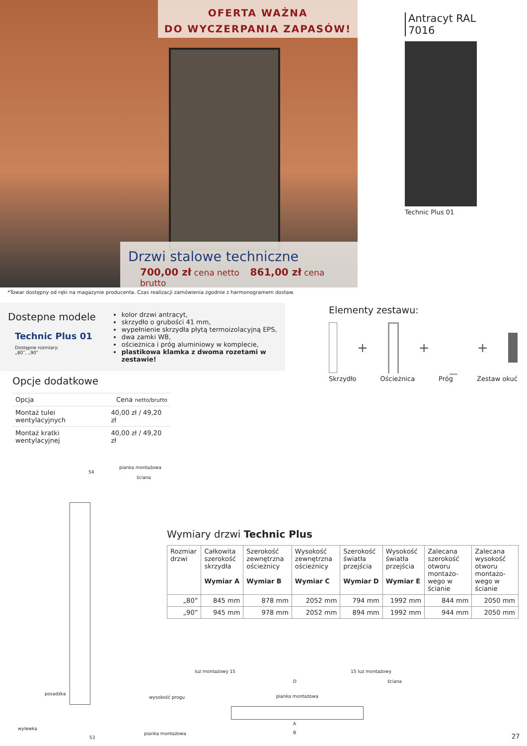OFERTA WAŻNA
DO WYCZERPANIA ZAPASÓW!
Drzwi stalowe techniczne
700,00 zł cena netto 861,00 zł cena brutto
*Towar dostępny od ręki na magazynie producenta. Czas realizacji zamówienia zgodnie z harmonogramem dostaw.
Antracyt RAL 7016
Technic Plus 01
Dostepne modele
Technic Plus 01
Dostępne rozmiary:
„80”, „90”
kolor drzwi antracyt,
skrzydło o grubości 41 mm,
wypełnienie skrzydła płytą termoizolacyjną EPS,
dwa zamki WB,
ościeżnica i próg aluminiowy w komplecie,
plastikowa klamka z dwoma rozetami w zestawie!
Elementy zestawu:
+ + +
Skrzydło Ościeżnica Próg Zestaw okuć
Opcje dodatkowe
| Opcja | Cena netto/brutto |
| --- | --- |
| Montaż tulei wentylacyjnych | 40,00 zł / 49,20 zł |
| Montaż kratki wentylacyjnej | 40,00 zł / 49,20 zł |
pianka montażowa
ściana
54
posadzka
wysokość progu
wylewka
pianka montażowa
53
Wymiary drzwi Technic Plus
| Rozmiar drzwi | Całkowita szerokość skrzydła Wymiar A | Szerokość zewnętrzna ościeżnicy Wymiar B | Wysokość zewnętrzna ościeżnicy Wymiar C | Szerokość światła przejścia Wymiar D | Wysokość światła przejścia Wymiar E | Zalecana szerokość otworu montażo-wego w ścianie | Zalecana wysokość otworu montażo-wego w ścianie |
| --- | --- | --- | --- | --- | --- | --- | --- |
| „80” | 845 mm | 878 mm | 2052 mm | 794 mm | 1992 mm | 844 mm | 2050 mm |
| „90” | 945 mm | 978 mm | 2052 mm | 894 mm | 1992 mm | 944 mm | 2050 mm |
luz montażowy 15
D
15 luz montażowy
ściana
pianka montażowa
A
B 27